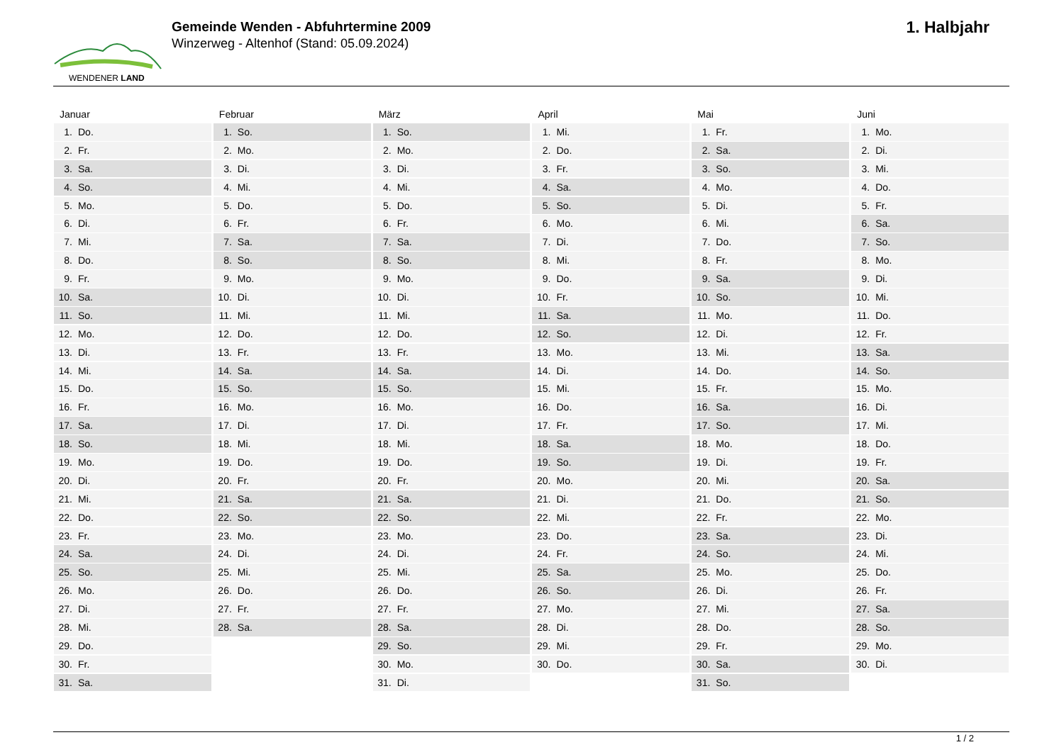WENDENER LAND
Gemeinde Wenden - Abfuhrtermine 2009
Winzerweg - Altenhof (Stand: 05.09.2024)
1. Halbjahr
Januar
1. Do.
2. Fr.
3. Sa.
4. So.
5. Mo.
6. Di.
7. Mi.
8. Do.
9. Fr.
10. Sa.
11. So.
12. Mo.
13. Di.
14. Mi.
15. Do.
16. Fr.
17. Sa.
18. So.
19. Mo.
20. Di.
21. Mi.
22. Do.
23. Fr.
24. Sa.
25. So.
26. Mo.
27. Di.
28. Mi.
29. Do.
30. Fr.
31. Sa.
Februar
1. So.
2. Mo.
3. Di.
4. Mi.
5. Do.
6. Fr.
7. Sa.
8. So.
9. Mo.
10. Di.
11. Mi.
12. Do.
13. Fr.
14. Sa.
15. So.
16. Mo.
17. Di.
18. Mi.
19. Do.
20. Fr.
21. Sa.
22. So.
23. Mo.
24. Di.
25. Mi.
26. Do.
27. Fr.
28. Sa.
März
1. So.
2. Mo.
3. Di.
4. Mi.
5. Do.
6. Fr.
7. Sa.
8. So.
9. Mo.
10. Di.
11. Mi.
12. Do.
13. Fr.
14. Sa.
15. So.
16. Mo.
17. Di.
18. Mi.
19. Do.
20. Fr.
21. Sa.
22. So.
23. Mo.
24. Di.
25. Mi.
26. Do.
27. Fr.
28. Sa.
29. So.
30. Mo.
31. Di.
April
1. Mi.
2. Do.
3. Fr.
4. Sa.
5. So.
6. Mo.
7. Di.
8. Mi.
9. Do.
10. Fr.
11. Sa.
12. So.
13. Mo.
14. Di.
15. Mi.
16. Do.
17. Fr.
18. Sa.
19. So.
20. Mo.
21. Di.
22. Mi.
23. Do.
24. Fr.
25. Sa.
26. So.
27. Mo.
28. Di.
29. Mi.
30. Do.
Mai
1. Fr.
2. Sa.
3. So.
4. Mo.
5. Di.
6. Mi.
7. Do.
8. Fr.
9. Sa.
10. So.
11. Mo.
12. Di.
13. Mi.
14. Do.
15. Fr.
16. Sa.
17. So.
18. Mo.
19. Di.
20. Mi.
21. Do.
22. Fr.
23. Sa.
24. So.
25. Mo.
26. Di.
27. Mi.
28. Do.
29. Fr.
30. Sa.
31. So.
Juni
1. Mo.
2. Di.
3. Mi.
4. Do.
5. Fr.
6. Sa.
7. So.
8. Mo.
9. Di.
10. Mi.
11. Do.
12. Fr.
13. Sa.
14. So.
15. Mo.
16. Di.
17. Mi.
18. Do.
19. Fr.
20. Sa.
21. So.
22. Mo.
23. Di.
24. Mi.
25. Do.
26. Fr.
27. Sa.
28. So.
29. Mo.
30. Di.
1 / 2